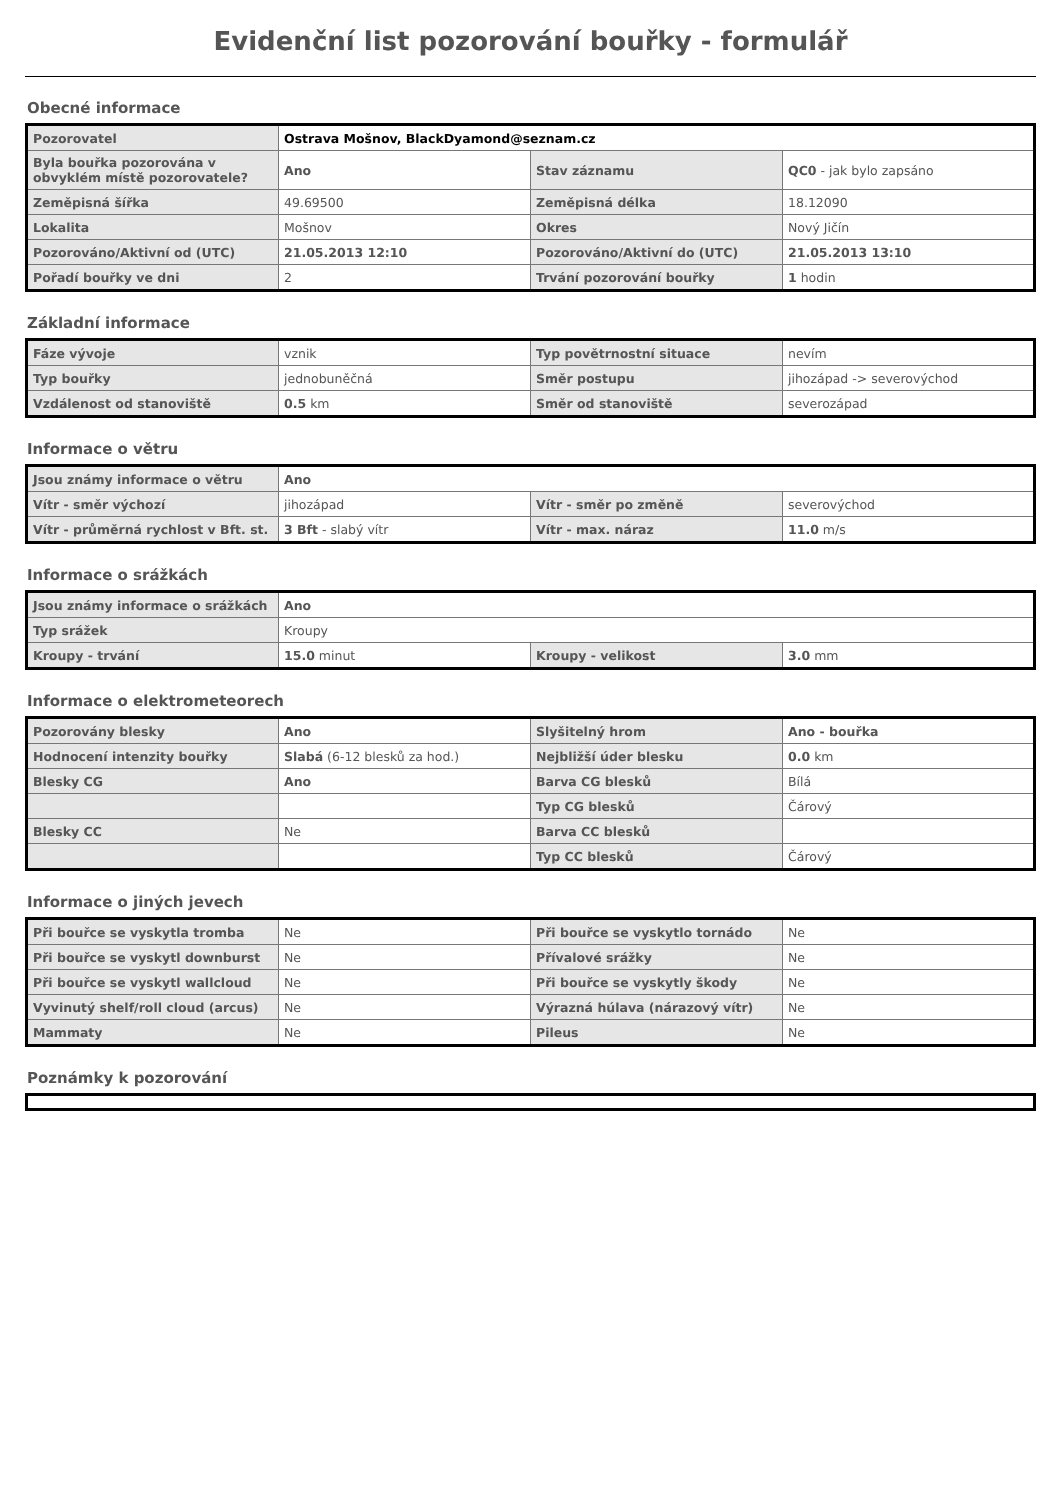Evidenční list pozorování bouřky - formulář
Obecné informace
| Pozorovatel | Ostrava Mošnov, BlackDyamond@seznam.cz | | |
| Byla bouřka pozorována v obvyklém místě pozorovatele? | Ano | Stav záznamu | QC0 - jak bylo zapsáno |
| Zeměpisná šířka | 49.69500 | Zeměpisná délka | 18.12090 |
| Lokalita | Mošnov | Okres | Nový Jičín |
| Pozorováno/Aktivní od (UTC) | 21.05.2013 12:10 | Pozorováno/Aktivní do (UTC) | 21.05.2013 13:10 |
| Pořadí bouřky ve dni | 2 | Trvání pozorování bouřky | 1 hodin |
Základní informace
| Fáze vývoje | vznik | Typ povětrnostní situace | nevím |
| Typ bouřky | jednobuněčná | Směr postupu | jihozápad -> severovýchod |
| Vzdálenost od stanoviště | 0.5 km | Směr od stanoviště | severozápad |
Informace o větru
| Jsou známy informace o větru | Ano | | |
| Vítr - směr výchozí | jihozápad | Vítr - směr po změně | severovýchod |
| Vítr - průměrná rychlost v Bft. st. | 3 Bft - slabý vítr | Vítr - max. náraz | 11.0 m/s |
Informace o srážkách
| Jsou známy informace o srážkách | Ano | | |
| Typ srážek | Kroupy | | |
| Kroupy - trvání | 15.0 minut | Kroupy - velikost | 3.0 mm |
Informace o elektrometeorech
| Pozorovány blesky | Ano | Slyšitelný hrom | Ano - bouřka |
| Hodnocení intenzity bouřky | Slabá (6-12 blesků za hod.) | Nejbližší úder blesku | 0.0 km |
| Blesky CG | Ano | Barva CG blesků | Bílá |
| | | Typ CG blesků | Čárový |
| Blesky CC | Ne | Barva CC blesků | |
| | | Typ CC blesků | Čárový |
Informace o jiných jevech
| Při bouřce se vyskytla tromba | Ne | Při bouřce se vyskytlo tornádo | Ne |
| Při bouřce se vyskytl downburst | Ne | Přívalové srážky | Ne |
| Při bouřce se vyskytl wallcloud | Ne | Při bouřce se vyskytly škody | Ne |
| Vyvinutý shelf/roll cloud (arcus) | Ne | Výrazná húlava (nárazový vítr) | Ne |
| Mammaty | Ne | Pileus | Ne |
Poznámky k pozorování